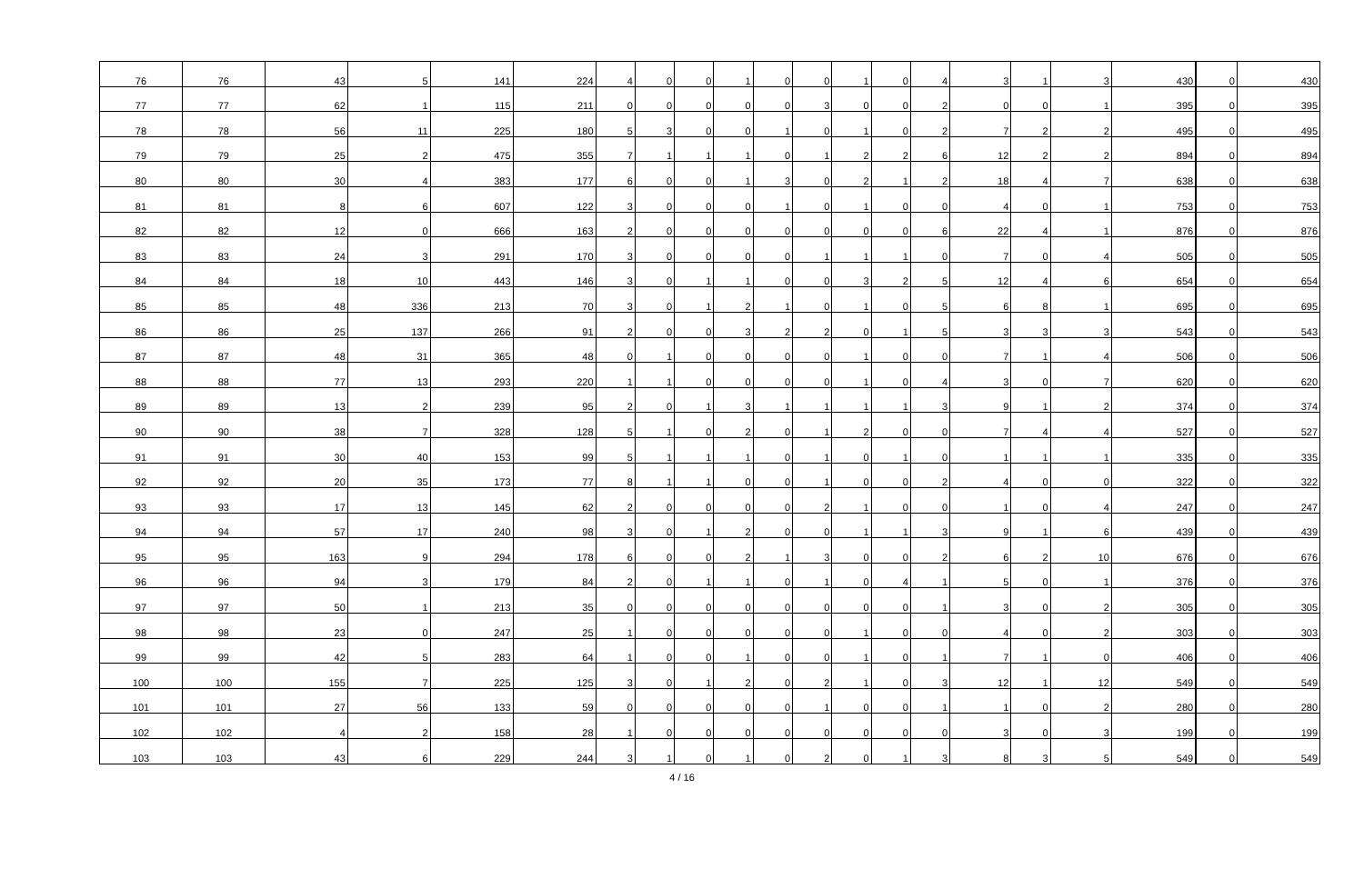| 76 | 76 | 43 | 5 | 141 | 224 | 4 | 0 | 0 | 1 | 0 | 0 | 1 | 0 | 4 | 3 | 1 | 3 | 430 | 0 | 430 |
| 77 | 77 | 62 | 1 | 115 | 211 | 0 | 0 | 0 | 0 | 0 | 3 | 0 | 0 | 2 | 0 | 0 | 1 | 395 | 0 | 395 |
| 78 | 78 | 56 | 11 | 225 | 180 | 5 | 3 | 0 | 0 | 1 | 0 | 1 | 0 | 2 | 7 | 2 | 2 | 495 | 0 | 495 |
| 79 | 79 | 25 | 2 | 475 | 355 | 7 | 1 | 1 | 1 | 0 | 1 | 2 | 2 | 6 | 12 | 2 | 2 | 894 | 0 | 894 |
| 80 | 80 | 30 | 4 | 383 | 177 | 6 | 0 | 0 | 1 | 3 | 0 | 2 | 1 | 2 | 18 | 4 | 7 | 638 | 0 | 638 |
| 81 | 81 | 8 | 6 | 607 | 122 | 3 | 0 | 0 | 0 | 1 | 0 | 1 | 0 | 0 | 4 | 0 | 1 | 753 | 0 | 753 |
| 82 | 82 | 12 | 0 | 666 | 163 | 2 | 0 | 0 | 0 | 0 | 0 | 0 | 0 | 6 | 22 | 4 | 1 | 876 | 0 | 876 |
| 83 | 83 | 24 | 3 | 291 | 170 | 3 | 0 | 0 | 0 | 0 | 1 | 1 | 1 | 0 | 7 | 0 | 4 | 505 | 0 | 505 |
| 84 | 84 | 18 | 10 | 443 | 146 | 3 | 0 | 1 | 1 | 0 | 0 | 3 | 2 | 5 | 12 | 4 | 6 | 654 | 0 | 654 |
| 85 | 85 | 48 | 336 | 213 | 70 | 3 | 0 | 1 | 2 | 1 | 0 | 1 | 0 | 5 | 6 | 8 | 1 | 695 | 0 | 695 |
| 86 | 86 | 25 | 137 | 266 | 91 | 2 | 0 | 0 | 3 | 2 | 2 | 0 | 1 | 5 | 3 | 3 | 3 | 543 | 0 | 543 |
| 87 | 87 | 48 | 31 | 365 | 48 | 0 | 1 | 0 | 0 | 0 | 0 | 1 | 0 | 0 | 7 | 1 | 4 | 506 | 0 | 506 |
| 88 | 88 | 77 | 13 | 293 | 220 | 1 | 1 | 0 | 0 | 0 | 0 | 1 | 0 | 4 | 3 | 0 | 7 | 620 | 0 | 620 |
| 89 | 89 | 13 | 2 | 239 | 95 | 2 | 0 | 1 | 3 | 1 | 1 | 1 | 1 | 3 | 9 | 1 | 2 | 374 | 0 | 374 |
| 90 | 90 | 38 | 7 | 328 | 128 | 5 | 1 | 0 | 2 | 0 | 1 | 2 | 0 | 0 | 7 | 4 | 4 | 527 | 0 | 527 |
| 91 | 91 | 30 | 40 | 153 | 99 | 5 | 1 | 1 | 1 | 0 | 1 | 0 | 1 | 0 | 1 | 1 | 1 | 335 | 0 | 335 |
| 92 | 92 | 20 | 35 | 173 | 77 | 8 | 1 | 1 | 0 | 0 | 1 | 0 | 0 | 2 | 4 | 0 | 0 | 322 | 0 | 322 |
| 93 | 93 | 17 | 13 | 145 | 62 | 2 | 0 | 0 | 0 | 0 | 2 | 1 | 0 | 0 | 1 | 0 | 4 | 247 | 0 | 247 |
| 94 | 94 | 57 | 17 | 240 | 98 | 3 | 0 | 1 | 2 | 0 | 0 | 1 | 1 | 3 | 9 | 1 | 6 | 439 | 0 | 439 |
| 95 | 95 | 163 | 9 | 294 | 178 | 6 | 0 | 0 | 2 | 1 | 3 | 0 | 0 | 2 | 6 | 2 | 10 | 676 | 0 | 676 |
| 96 | 96 | 94 | 3 | 179 | 84 | 2 | 0 | 1 | 1 | 0 | 1 | 0 | 4 | 1 | 5 | 0 | 1 | 376 | 0 | 376 |
| 97 | 97 | 50 | 1 | 213 | 35 | 0 | 0 | 0 | 0 | 0 | 0 | 0 | 0 | 1 | 3 | 0 | 2 | 305 | 0 | 305 |
| 98 | 98 | 23 | 0 | 247 | 25 | 1 | 0 | 0 | 0 | 0 | 0 | 1 | 0 | 0 | 4 | 0 | 2 | 303 | 0 | 303 |
| 99 | 99 | 42 | 5 | 283 | 64 | 1 | 0 | 0 | 1 | 0 | 0 | 1 | 0 | 1 | 7 | 1 | 0 | 406 | 0 | 406 |
| 100 | 100 | 155 | 7 | 225 | 125 | 3 | 0 | 1 | 2 | 0 | 2 | 1 | 0 | 3 | 12 | 1 | 12 | 549 | 0 | 549 |
| 101 | 101 | 27 | 56 | 133 | 59 | 0 | 0 | 0 | 0 | 0 | 1 | 0 | 0 | 1 | 1 | 0 | 2 | 280 | 0 | 280 |
| 102 | 102 | 4 | 2 | 158 | 28 | 1 | 0 | 0 | 0 | 0 | 0 | 0 | 0 | 0 | 3 | 0 | 3 | 199 | 0 | 199 |
| 103 | 103 | 43 | 6 | 229 | 244 | 3 | 1 | 0 | 1 | 0 | 2 | 0 | 1 | 3 | 8 | 3 | 5 | 549 | 0 | 549 |
4 / 16